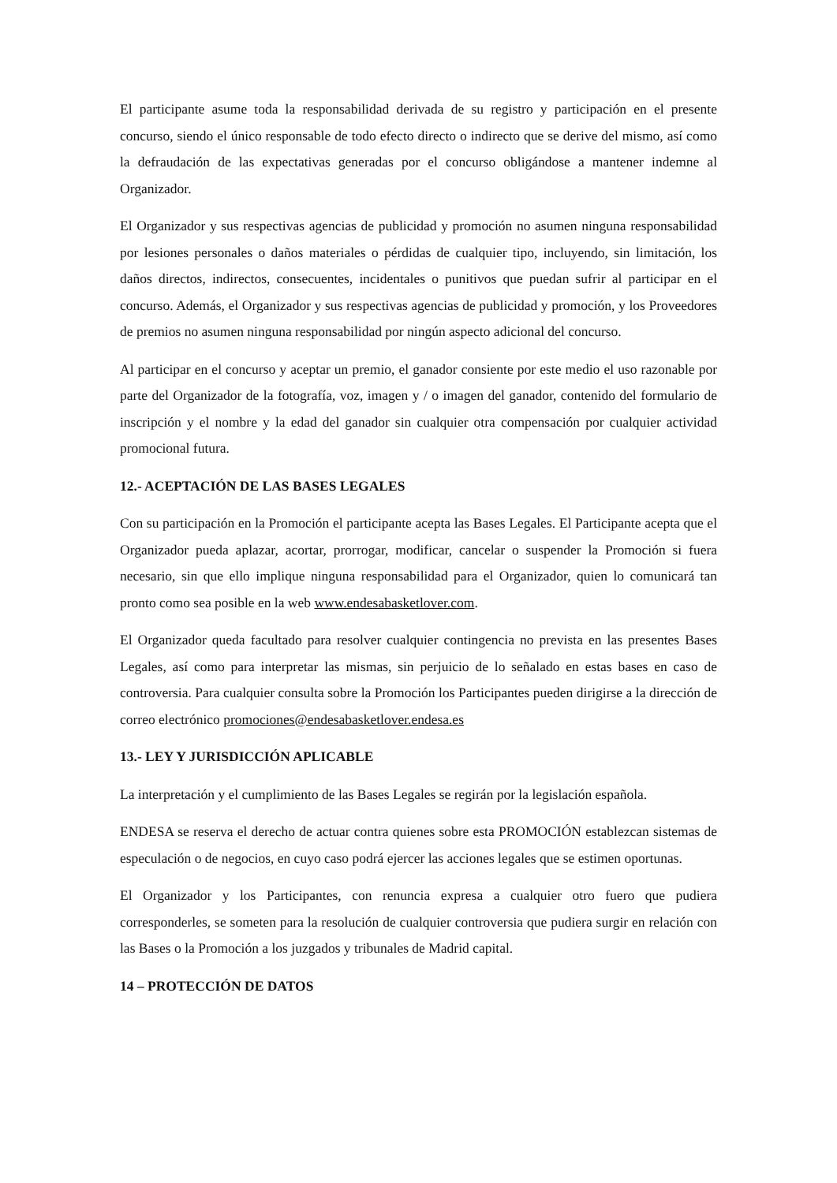El participante asume toda la responsabilidad derivada de su registro y participación en el presente concurso, siendo el único responsable de todo efecto directo o indirecto que se derive del mismo, así como la defraudación de las expectativas generadas por el concurso obligándose a mantener indemne al Organizador.
El Organizador y sus respectivas agencias de publicidad y promoción no asumen ninguna responsabilidad por lesiones personales o daños materiales o pérdidas de cualquier tipo, incluyendo, sin limitación, los daños directos, indirectos, consecuentes, incidentales o punitivos que puedan sufrir al participar en el concurso. Además, el Organizador y sus respectivas agencias de publicidad y promoción, y los Proveedores de premios no asumen ninguna responsabilidad por ningún aspecto adicional del concurso.
Al participar en el concurso y aceptar un premio, el ganador consiente por este medio el uso razonable por parte del Organizador de la fotografía, voz, imagen y / o imagen del ganador, contenido del formulario de inscripción y el nombre y la edad del ganador sin cualquier otra compensación por cualquier actividad promocional futura.
12.- ACEPTACIÓN DE LAS BASES LEGALES
Con su participación en la Promoción el participante acepta las Bases Legales. El Participante acepta que el Organizador pueda aplazar, acortar, prorrogar, modificar, cancelar o suspender la Promoción si fuera necesario, sin que ello implique ninguna responsabilidad para el Organizador, quien lo comunicará tan pronto como sea posible en la web www.endesabasketlover.com.
El Organizador queda facultado para resolver cualquier contingencia no prevista en las presentes Bases Legales, así como para interpretar las mismas, sin perjuicio de lo señalado en estas bases en caso de controversia. Para cualquier consulta sobre la Promoción los Participantes pueden dirigirse a la dirección de correo electrónico promociones@endesabasketlover.endesa.es
13.- LEY Y JURISDICCIÓN APLICABLE
La interpretación y el cumplimiento de las Bases Legales se regirán por la legislación española.
ENDESA se reserva el derecho de actuar contra quienes sobre esta PROMOCIÓN establezcan sistemas de especulación o de negocios, en cuyo caso podrá ejercer las acciones legales que se estimen oportunas.
El Organizador y los Participantes, con renuncia expresa a cualquier otro fuero que pudiera corresponderles, se someten para la resolución de cualquier controversia que pudiera surgir en relación con las Bases o la Promoción a los juzgados y tribunales de Madrid capital.
14 – PROTECCIÓN DE DATOS